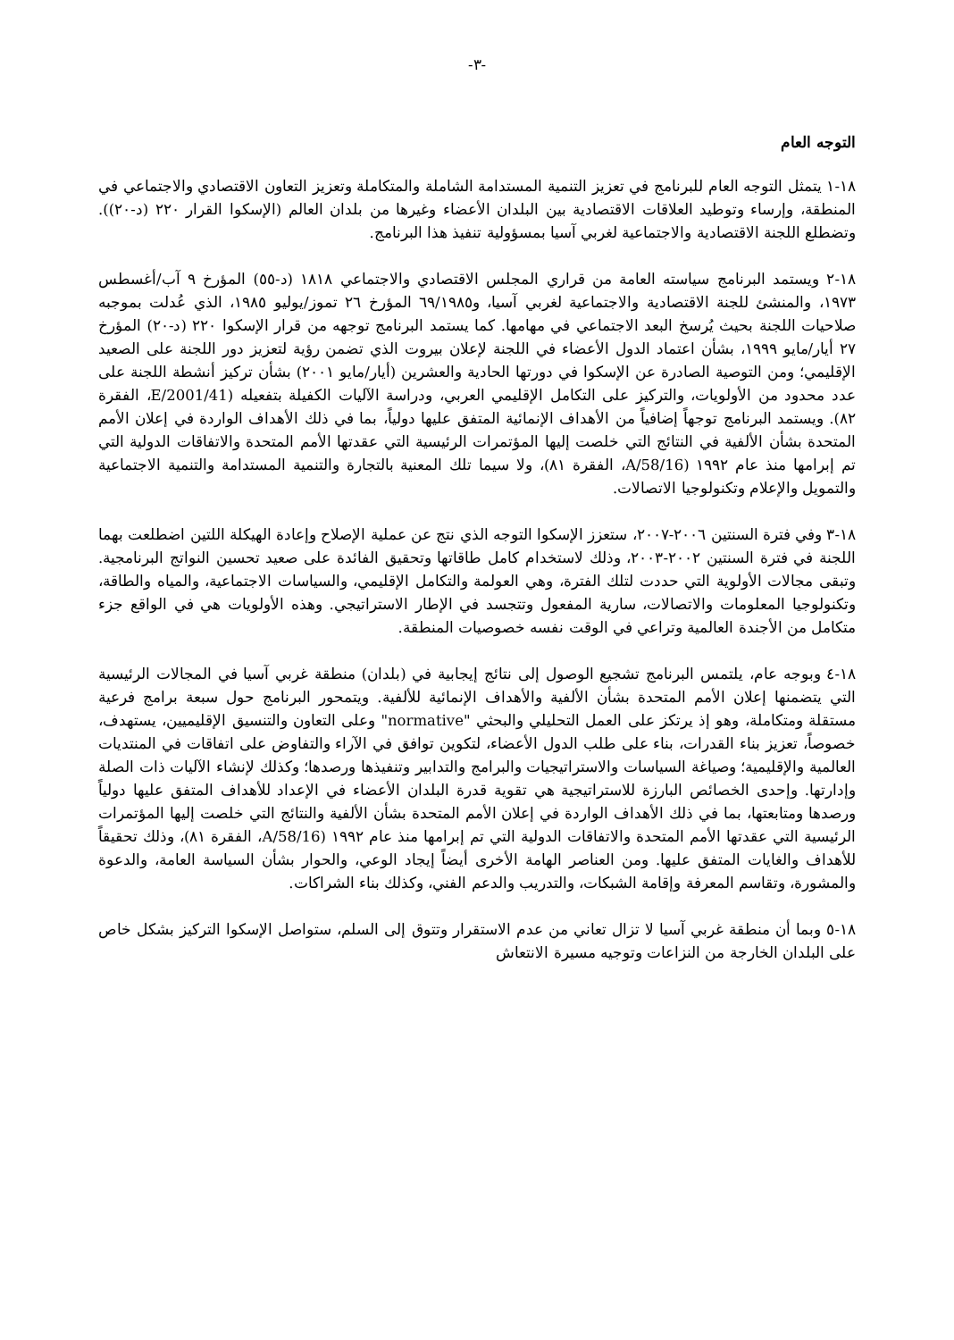-٣-
التوجه العام
١٨-١ يتمثل التوجه العام للبرنامج في تعزيز التنمية المستدامة الشاملة والمتكاملة وتعزيز التعاون الاقتصادي والاجتماعي في المنطقة، وإرساء وتوطيد العلاقات الاقتصادية بين البلدان الأعضاء وغيرها من بلدان العالم (الإسكوا القرار ٢٢٠ (د-٢٠)). وتضطلع اللجنة الاقتصادية والاجتماعية لغربي آسيا بمسؤولية تنفيذ هذا البرنامج.
١٨-٢ ويستمد البرنامج سياسته العامة من قراري المجلس الاقتصادي والاجتماعي ١٨١٨ (د-٥٥) المؤرخ ٩ آب/أغسطس ١٩٧٣، والمنشئ للجنة الاقتصادية والاجتماعية لغربي آسيا، و٦٩/١٩٨٥ المؤرخ ٢٦ تموز/يوليو ١٩٨٥، الذي عُدلت بموجبه صلاحيات اللجنة بحيث يُرسخ البعد الاجتماعي في مهامها. كما يستمد البرنامج توجهه من قرار الإسكوا ٢٢٠ (د-٢٠) المؤرخ ٢٧ أيار/مايو ١٩٩٩، بشأن اعتماد الدول الأعضاء في اللجنة لإعلان بيروت الذي تضمن رؤية لتعزيز دور اللجنة على الصعيد الإقليمي؛ ومن التوصية الصادرة عن الإسكوا في دورتها الحادية والعشرين (أيار/مايو ٢٠٠١) بشأن تركيز أنشطة اللجنة على عدد محدود من الأولويات، والتركيز على التكامل الإقليمي العربي، ودراسة الآليات الكفيلة بتفعيله (E/2001/41، الفقرة ٨٢). ويستمد البرنامج توجهاً إضافياً من الأهداف الإنمائية المتفق عليها دولياً، بما في ذلك الأهداف الواردة في إعلان الأمم المتحدة بشأن الألفية في النتائج التي خلصت إليها المؤتمرات الرئيسية التي عقدتها الأمم المتحدة والاتفاقات الدولية التي تم إبرامها منذ عام ١٩٩٢ (A/58/16، الفقرة ٨١)، ولا سيما تلك المعنية بالتجارة والتنمية المستدامة والتنمية الاجتماعية والتمويل والإعلام وتكنولوجيا الاتصالات.
١٨-٣ وفي فترة السنتين ٢٠٠٦-٢٠٠٧، ستعزز الإسكوا التوجه الذي نتج عن عملية الإصلاح وإعادة الهيكلة اللتين اضطلعت بهما اللجنة في فترة السنتين ٢٠٠٢-٢٠٠٣، وذلك لاستخدام كامل طاقاتها وتحقيق الفائدة على صعيد تحسين النواتج البرنامجية. وتبقى مجالات الأولوية التي حددت لتلك الفترة، وهي العولمة والتكامل الإقليمي، والسياسات الاجتماعية، والمياه والطاقة، وتكنولوجيا المعلومات والاتصالات، سارية المفعول وتتجسد في الإطار الاستراتيجي. وهذه الأولويات هي في الواقع جزء متكامل من الأجندة العالمية وتراعي في الوقت نفسه خصوصيات المنطقة.
١٨-٤ وبوجه عام، يلتمس البرنامج تشجيع الوصول إلى نتائج إيجابية في (بلدان) منطقة غربي آسيا في المجالات الرئيسية التي يتضمنها إعلان الأمم المتحدة بشأن الألفية والأهداف الإنمائية للألفية. ويتمحور البرنامج حول سبعة برامج فرعية مستقلة ومتكاملة، وهو إذ يرتكز على العمل التحليلي والبحثي "normative" وعلى التعاون والتنسيق الإقليميين، يستهدف، خصوصاً، تعزيز بناء القدرات، بناء على طلب الدول الأعضاء، لتكوين توافق في الآراء والتفاوض على اتفاقات في المنتديات العالمية والإقليمية؛ وصياغة السياسات والاستراتيجيات والبرامج والتدابير وتنفيذها ورصدها؛ وكذلك لإنشاء الآليات ذات الصلة وإدارتها. وإحدى الخصائص البارزة للاستراتيجية هي تقوية قدرة البلدان الأعضاء في الإعداد للأهداف المتفق عليها دولياً ورصدها ومتابعتها، بما في ذلك الأهداف الواردة في إعلان الأمم المتحدة بشأن الألفية والنتائج التي خلصت إليها المؤتمرات الرئيسية التي عقدتها الأمم المتحدة والاتفاقات الدولية التي تم إبرامها منذ عام ١٩٩٢ (A/58/16، الفقرة ٨١)، وذلك تحقيقاً للأهداف والغايات المتفق عليها. ومن العناصر الهامة الأخرى أيضاً إيجاد الوعي، والحوار بشأن السياسة العامة، والدعوة والمشورة، وتقاسم المعرفة وإقامة الشبكات، والتدريب والدعم الفني، وكذلك بناء الشراكات.
١٨-٥ وبما أن منطقة غربي آسيا لا تزال تعاني من عدم الاستقرار وتتوق إلى السلم، ستواصل الإسكوا التركيز بشكل خاص على البلدان الخارجة من النزاعات وتوجيه مسيرة الانتعاش